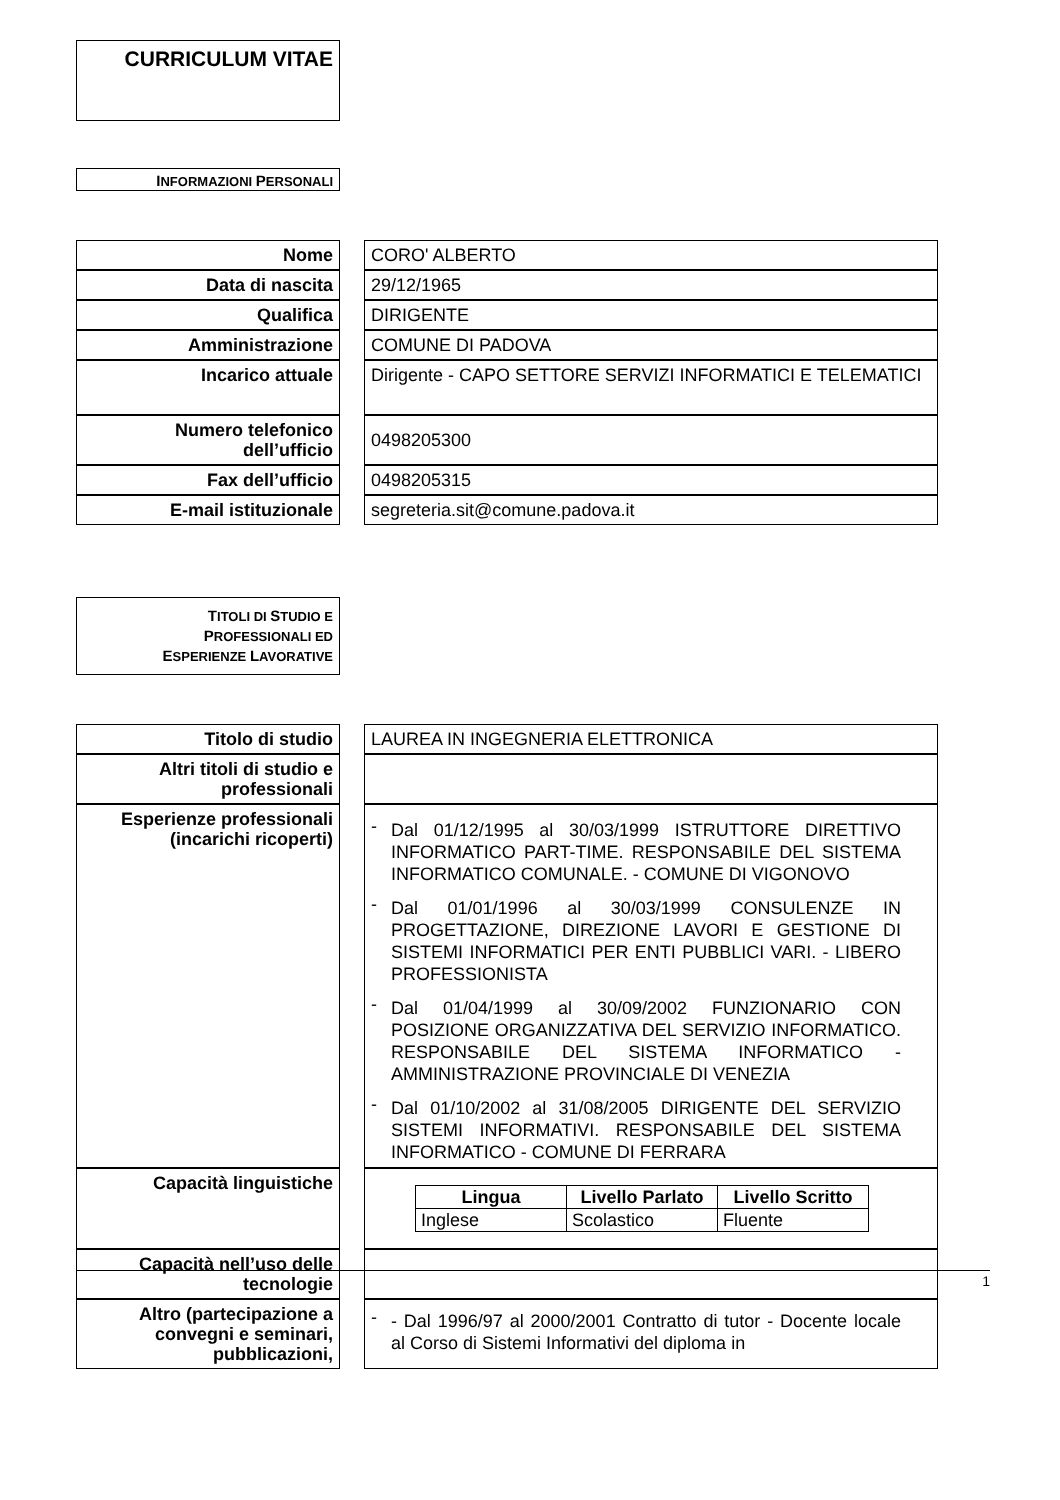CURRICULUM VITAE
INFORMAZIONI PERSONALI
| Nome | | CORO' ALBERTO |
| Data di nascita | | 29/12/1965 |
| Qualifica | | DIRIGENTE |
| Amministrazione | | COMUNE DI PADOVA |
| Incarico attuale | | Dirigente - CAPO SETTORE SERVIZI INFORMATICI E TELEMATICI |
| Numero telefonico dell’ufficio | | 0498205300 |
| Fax dell’ufficio | | 0498205315 |
| E-mail istituzionale | | segreteria.sit@comune.padova.it |
TITOLI DI STUDIO E
PROFESSIONALI ED
ESPERIENZE LAVORATIVE
| Titolo di studio | | LAUREA IN INGEGNERIA ELETTRONICA |
| Altri titoli di studio e professionali | | |
| Esperienze professionali (incarichi ricoperti) | | - Dal 01/12/1995 al 30/03/1999 ISTRUTTORE DIRETTIVO INFORMATICO PART-TIME. RESPONSABILE DEL SISTEMA INFORMATICO COMUNALE. - COMUNE DI VIGONOVO - Dal 01/01/1996 al 30/03/1999 CONSULENZE IN PROGETTAZIONE, DIREZIONE LAVORI E GESTIONE DI SISTEMI INFORMATICI PER ENTI PUBBLICI VARI. - LIBERO PROFESSIONISTA - Dal 01/04/1999 al 30/09/2002 FUNZIONARIO CON POSIZIONE ORGANIZZATIVA DEL SERVIZIO INFORMATICO. RESPONSABILE DEL SISTEMA INFORMATICO - AMMINISTRAZIONE PROVINCIALE DI VENEZIA - Dal 01/10/2002 al 31/08/2005 DIRIGENTE DEL SERVIZIO SISTEMI INFORMATIVI. RESPONSABILE DEL SISTEMA INFORMATICO - COMUNE DI FERRARA |
| Capacità linguistiche | | / Lingua / Livello Parlato / Livello Scritto / / --- / --- / --- / / Inglese / Scolastico / Fluente / |
| Capacità nell’uso delle tecnologie | | |
| Altro (partecipazione a convegni e seminari, pubblicazioni, | | - - Dal 1996/97 al 2000/2001 Contratto di tutor - Docente locale al Corso di Sistemi Informativi del diploma in |
1